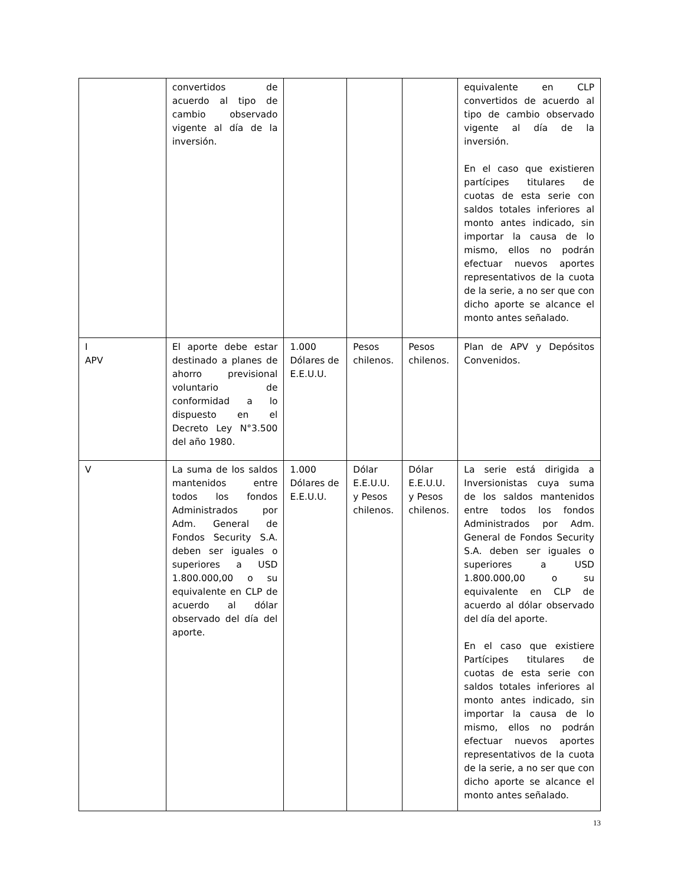| | convertidos de acuerdo al tipo de cambio observado vigente al día de la inversión. | | | | equivalente en CLP convertidos de acuerdo al tipo de cambio observado vigente al día de la inversión. En el caso que existieren partícipes titulares de cuotas de esta serie con saldos totales inferiores al monto antes indicado, sin importar la causa de lo mismo, ellos no podrán efectuar nuevos aportes representativos de la cuota de la serie, a no ser que con dicho aporte se alcance el monto antes señalado. |
| I APV | El aporte debe estar destinado a planes de ahorro previsional voluntario de conformidad a lo dispuesto en el Decreto Ley N°3.500 del año 1980. | 1.000 Dólares de E.E.U.U. | Pesos chilenos. | Pesos chilenos. | Plan de APV y Depósitos Convenidos. |
| V | La suma de los saldos mantenidos entre todos los fondos Administrados por Adm. General de Fondos Security S.A. deben ser iguales o superiores a USD 1.800.000,00 o su equivalente en CLP de acuerdo al dólar observado del día del aporte. | 1.000 Dólares de E.E.U.U. | Dólar E.E.U.U. y Pesos chilenos. | Dólar E.E.U.U. y Pesos chilenos. | La serie está dirigida a Inversionistas cuya suma de los saldos mantenidos entre todos los fondos Administrados por Adm. General de Fondos Security S.A. deben ser iguales o superiores a USD 1.800.000,00 o su equivalente en CLP de acuerdo al dólar observado del día del aporte. En el caso que existiere Partícipes titulares de cuotas de esta serie con saldos totales inferiores al monto antes indicado, sin importar la causa de lo mismo, ellos no podrán efectuar nuevos aportes representativos de la cuota de la serie, a no ser que con dicho aporte se alcance el monto antes señalado. |
13